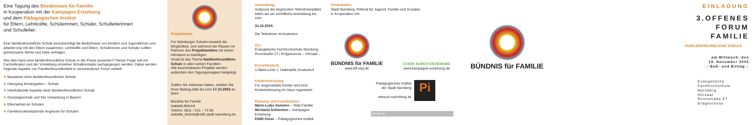Eine Tagung des Bündnisses für Familie
in Kooperation mit der Kampagne Erziehung
und dem Pädagogischen Institut
für Eltern, Lehrkräfte, Schülerinnen, Schüler, Schulleiterinnen
und Schulleiter.
Eine familienfreundliche Schule berücksichtigt die Bedürfnisse von Kindern und Jugendlichen und arbeitet eng mit den Eltern zusammen. Lehrkräfte und Eltern, Schülerinnen und Schüler sollten gemeinsame Werte und Ziele verfolgen.
Wie aber kann eine familienfreundliche Schule in der Praxis aussehen? Dieser Frage soll mit Fachreferaten und der Vorstellung einzelner Schulkonzepte nachgegangen werden. Dabei werden folgende Aspekte von Familienfreundlichkeit in verschiedenen Foren vertieft:
➤ Bausteine einer familienfreundlichen Schule
➤ Übergang Kindergarten – Schule
➤ Interkulturelle Aspekte einer familienfreundlichen Schule
➤ Ganztagsschule und ihre Umsetzung in Bayern
➤ Elternarbeit an Schulen
➤ Familienunterstützende Angebote für Schulen
Projektmarkt
Für Nürnberger Schulen besteht die Möglichkeit, sich während der Pausen im Rahmen des Projektmarktes mit einem Infostand zu beteiligen.
Inhalt ist das Thema familienfreundliche Schule in allen seinen Facetten.
Alle beschriebenen Projekte werden außerdem den Tagungsmappen beigelegt.
Sollten Sie Interesse haben, melden Sie Ihren Beitrag bitte bis zum 17.10.2003 an beim
Bündnis für Familie
Isabella Belcick
Telefon: 0911 / 231 – 73 56
isabella_belcick@ref5.stadt.nuernberg.de.
Anmeldung:
Aufgrund der begrenzten Teilnehmerplätze bitten wir um schriftliche Anmeldung bis zum
31.10.2003.
Die Teilnahme ist kostenlos.
Ort:
Evangelische Fachhochschule Nürnberg, Roonstraße 27 / Erdgeschoss – Hörsaal –
Erreichbarkeit:
U-Bahn-Linie 1, Haltestelle Gostenhof
Kinderbetreuung:
Für angemeldete Kinder wird eine Kinderbetreuung im Haus organisiert.
Planung und Koordination:
Marie-Luise Sommer – Stab Familie
Michaela Schmetzer – Kampagne Erziehung
Edith Klose – Pädagogisches Institut
Veranstalter:
Stadt Nürnberg, Referat für Jugend, Familie und Soziales
in Kooperation mit:
BÜNDNIS für FAMILIE
www.bff-nbg.de
STARK DURCH ERZIEHUNG
www.kampagne-erziehung.de
BÜNDNIS für FAMILIE
Pädagogisches Institut
der Stadt Nürnberg
www.pi-nuernberg.de
Pi
Nürnberg
EINLADUNG
3.OFFENES
FORUM
FAMILIE
FAMILIENFREUNDLICHE SCHULE
am Mittwoch, den
19. November 2003
– Buß- und Bettag –
Evangelische
Fachhochschule
Nürnberg
Hörsaal
Roonstraße 27
Erdgeschoss